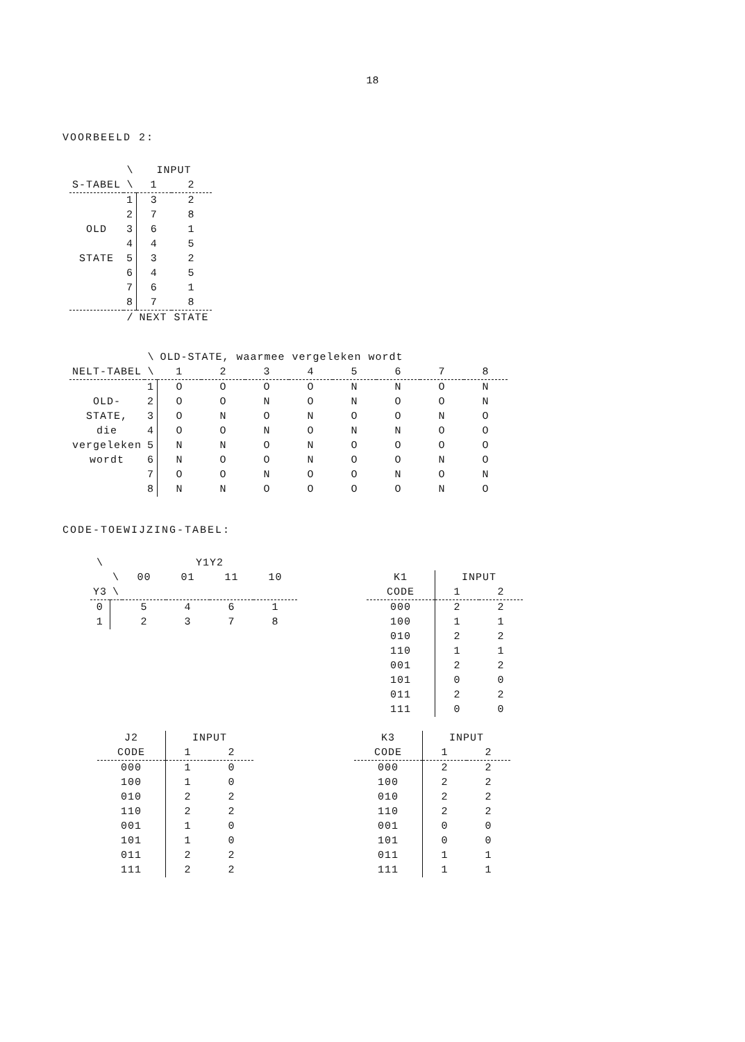18
VOORBEELD 2:
| | \ | INPUT | |
| --- | --- | --- | --- |
| S-TABEL | \ | 1 | 2 |
| | 1 | 3 | 2 |
| | 2 | 7 | 8 |
| OLD | 3 | 6 | 1 |
| | 4 | 4 | 5 |
| STATE | 5 | 3 | 2 |
| | 6 | 4 | 5 |
| | 7 | 6 | 1 |
| | 8 | 7 | 8 |
| | / | NEXT STATE | |
| | \ | OLD-STATE, waarmee vergeleken wordt | | | | | | | |
| --- | --- | --- | --- | --- | --- | --- | --- | --- | --- |
| NELT-TABEL | \ | 1 | 2 | 3 | 4 | 5 | 6 | 7 | 8 |
| | 1 | O | O | O | O | N | N | O | N |
| OLD- | 2 | O | O | N | O | N | O | O | N |
| STATE, | 3 | O | N | O | N | O | O | N | O |
| die | 4 | O | O | N | O | N | N | O | O |
| vergeleken | 5 | N | N | O | N | O | O | O | O |
| wordt | 6 | N | O | O | N | O | O | N | O |
| | 7 | O | O | N | O | O | N | O | N |
| | 8 | N | N | O | O | O | O | N | O |
CODE-TOEWIJZING-TABEL:
| \ | | Y1Y2 | | | |
| --- | --- | --- | --- | --- | --- |
| | \ | 00 | 01 | 11 | 10 |
| Y3 | \ | | | | |
| 0 | | 5 | 4 | 6 | 1 |
| 1 | | 2 | 3 | 7 | 8 |
| K1 | INPUT | |
| --- | --- | --- |
| CODE | 1 | 2 |
| 000 | 2 | 2 |
| 100 | 1 | 1 |
| 010 | 2 | 2 |
| 110 | 1 | 1 |
| 001 | 2 | 2 |
| 101 | 0 | 0 |
| 011 | 2 | 2 |
| 111 | 0 | 0 |
| J2 | INPUT | |
| --- | --- | --- |
| CODE | 1 | 2 |
| 000 | 1 | 0 |
| 100 | 1 | 0 |
| 010 | 2 | 2 |
| 110 | 2 | 2 |
| 001 | 1 | 0 |
| 101 | 1 | 0 |
| 011 | 2 | 2 |
| 111 | 2 | 2 |
| K3 | INPUT | |
| --- | --- | --- |
| CODE | 1 | 2 |
| 000 | 2 | 2 |
| 100 | 2 | 2 |
| 010 | 2 | 2 |
| 110 | 2 | 2 |
| 001 | 0 | 0 |
| 101 | 0 | 0 |
| 011 | 1 | 1 |
| 111 | 1 | 1 |